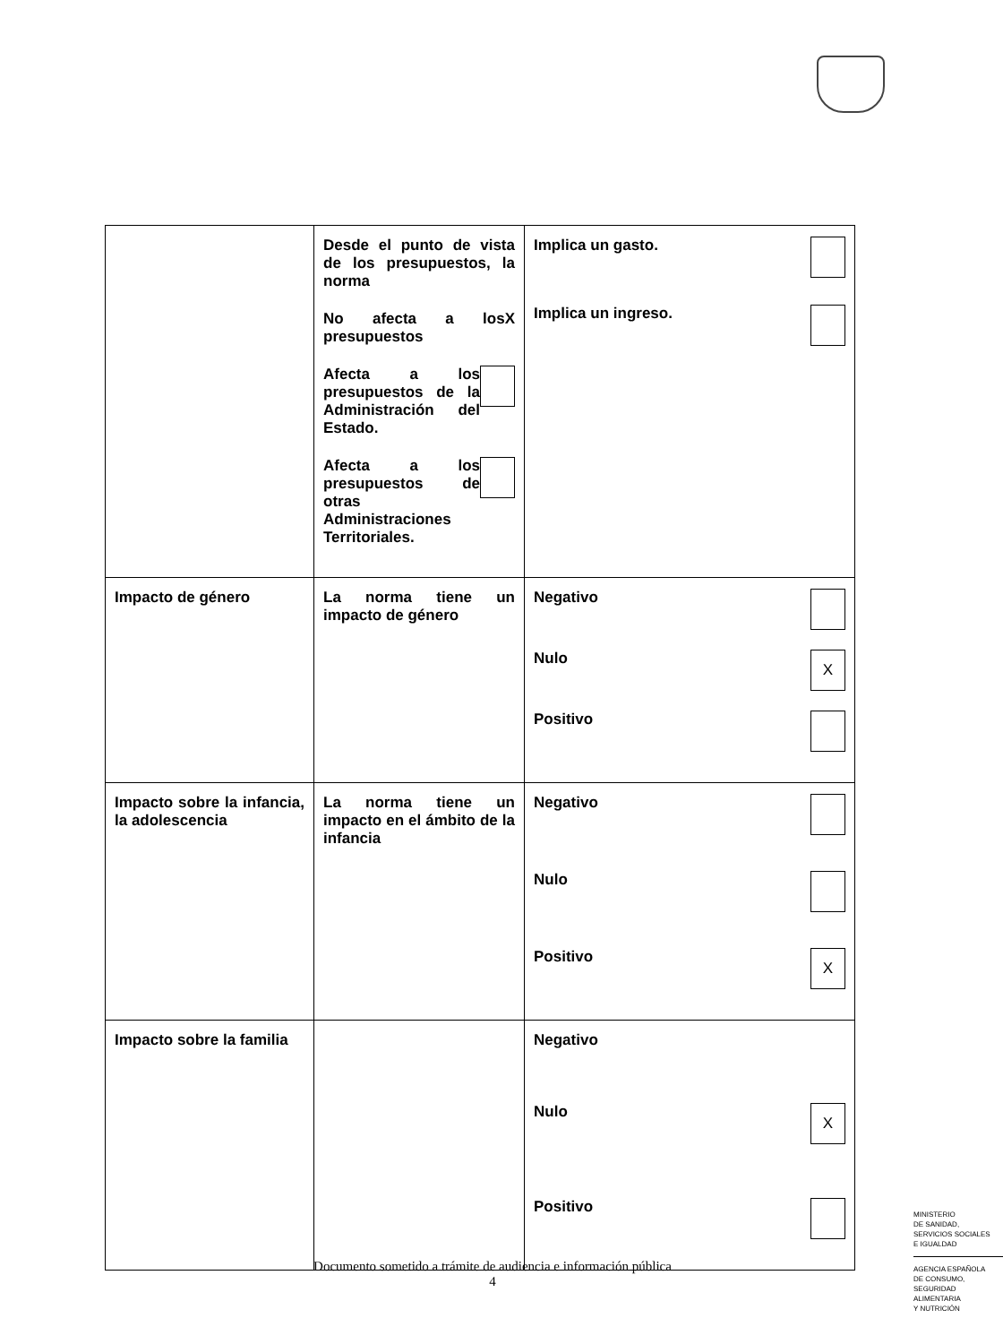| | Desde el punto de vista de los presupuestos, la norma No afecta a los presupuestos X Afecta a los presupuestos de la Administración del Estado. Afecta a los presupuestos de otras Administraciones Territoriales. | Implica un gasto. Implica un ingreso. |
| Impacto de género | La norma tiene un impacto de género | Negativo Nulo X Positivo |
| Impacto sobre la infancia, la adolescencia | La norma tiene un impacto en el ámbito de la infancia | Negativo Nulo Positivo X |
| Impacto sobre la familia | | Negativo Nulo X Positivo |
MINISTERIO
DE SANIDAD,
SERVICIOS SOCIALES
E IGUALDAD
AGENCIA ESPAÑOLA
DE CONSUMO,
SEGURIDAD ALIMENTARIA
Y NUTRICIÓN
Documento sometido a trámite de audiencia e información pública
4